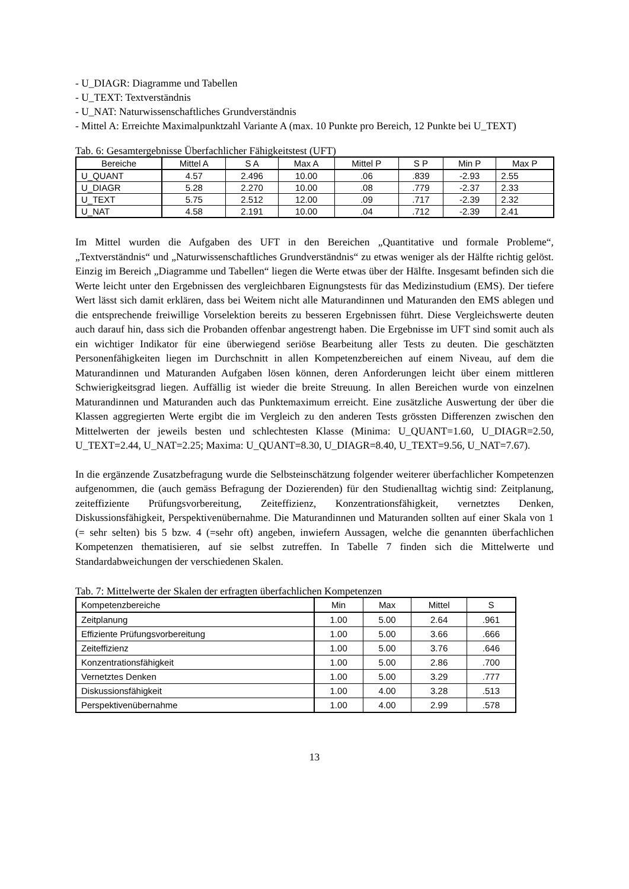- U_DIAGR: Diagramme und Tabellen
- U_TEXT: Textverständnis
- U_NAT: Naturwissenschaftliches Grundverständnis
- Mittel A: Erreichte Maximalpunktzahl Variante A (max. 10 Punkte pro Bereich, 12 Punkte bei U_TEXT)
Tab. 6: Gesamtergebnisse Überfachlicher Fähigkeitstest (UFT)
| Bereiche | Mittel A | S A | Max A | Mittel P | S P | Min P | Max P |
| --- | --- | --- | --- | --- | --- | --- | --- |
| U_QUANT | 4.57 | 2.496 | 10.00 | .06 | .839 | -2.93 | 2.55 |
| U_DIAGR | 5.28 | 2.270 | 10.00 | .08 | .779 | -2.37 | 2.33 |
| U_TEXT | 5.75 | 2.512 | 12.00 | .09 | .717 | -2.39 | 2.32 |
| U_NAT | 4.58 | 2.191 | 10.00 | .04 | .712 | -2.39 | 2.41 |
Im Mittel wurden die Aufgaben des UFT in den Bereichen „Quantitative und formale Probleme“, „Textverständnis“ und „Naturwissenschaftliches Grundverständnis“ zu etwas weniger als der Hälfte richtig gelöst. Einzig im Bereich „Diagramme und Tabellen“ liegen die Werte etwas über der Hälfte. Insgesamt befinden sich die Werte leicht unter den Ergebnissen des vergleichbaren Eignungstests für das Medizinstudium (EMS). Der tiefere Wert lässt sich damit erklären, dass bei Weitem nicht alle Maturandinnen und Maturanden den EMS ablegen und die entsprechende freiwillige Vorselektion bereits zu besseren Ergebnissen führt. Diese Vergleichswerte deuten auch darauf hin, dass sich die Probanden offenbar angestrengt haben. Die Ergebnisse im UFT sind somit auch als ein wichtiger Indikator für eine überwiegend seriöse Bearbeitung aller Tests zu deuten. Die geschätzten Personenfähigkeiten liegen im Durchschnitt in allen Kompetenzbereichen auf einem Niveau, auf dem die Maturandinnen und Maturanden Aufgaben lösen können, deren Anforderungen leicht über einem mittleren Schwierigkeitsgrad liegen. Auffällig ist wieder die breite Streuung. In allen Bereichen wurde von einzelnen Maturandinnen und Maturanden auch das Punktemaximum erreicht. Eine zusätzliche Auswertung der über die Klassen aggregierten Werte ergibt die im Vergleich zu den anderen Tests grössten Differenzen zwischen den Mittelwerten der jeweils besten und schlechtesten Klasse (Minima: U_QUANT=1.60, U_DIAGR=2.50, U_TEXT=2.44, U_NAT=2.25; Maxima: U_QUANT=8.30, U_DIAGR=8.40, U_TEXT=9.56, U_NAT=7.67).
In die ergänzende Zusatzbefragung wurde die Selbsteinschätzung folgender weiterer überfachlicher Kompetenzen aufgenommen, die (auch gemäss Befragung der Dozierenden) für den Studienalltag wichtig sind: Zeitplanung, zeiteffiziente Prüfungsvorbereitung, Zeiteffizienz, Konzentrationsfähigkeit, vernetztes Denken, Diskussionsfähigkeit, Perspektivenübernahme. Die Maturandinnen und Maturanden sollten auf einer Skala von 1 (= sehr selten) bis 5 bzw. 4 (=sehr oft) angeben, inwiefern Aussagen, welche die genannten überfachlichen Kompetenzen thematisieren, auf sie selbst zutreffen. In Tabelle 7 finden sich die Mittelwerte und Standardabweichungen der verschiedenen Skalen.
Tab. 7: Mittelwerte der Skalen der erfragten überfachlichen Kompetenzen
| Kompetenzbereiche | Min | Max | Mittel | S |
| --- | --- | --- | --- | --- |
| Zeitplanung | 1.00 | 5.00 | 2.64 | .961 |
| Effiziente Prüfungsvorbereitung | 1.00 | 5.00 | 3.66 | .666 |
| Zeiteffizienz | 1.00 | 5.00 | 3.76 | .646 |
| Konzentrationsfähigkeit | 1.00 | 5.00 | 2.86 | .700 |
| Vernetztes Denken | 1.00 | 5.00 | 3.29 | .777 |
| Diskussionsfähigkeit | 1.00 | 4.00 | 3.28 | .513 |
| Perspektivenübernahme | 1.00 | 4.00 | 2.99 | .578 |
13